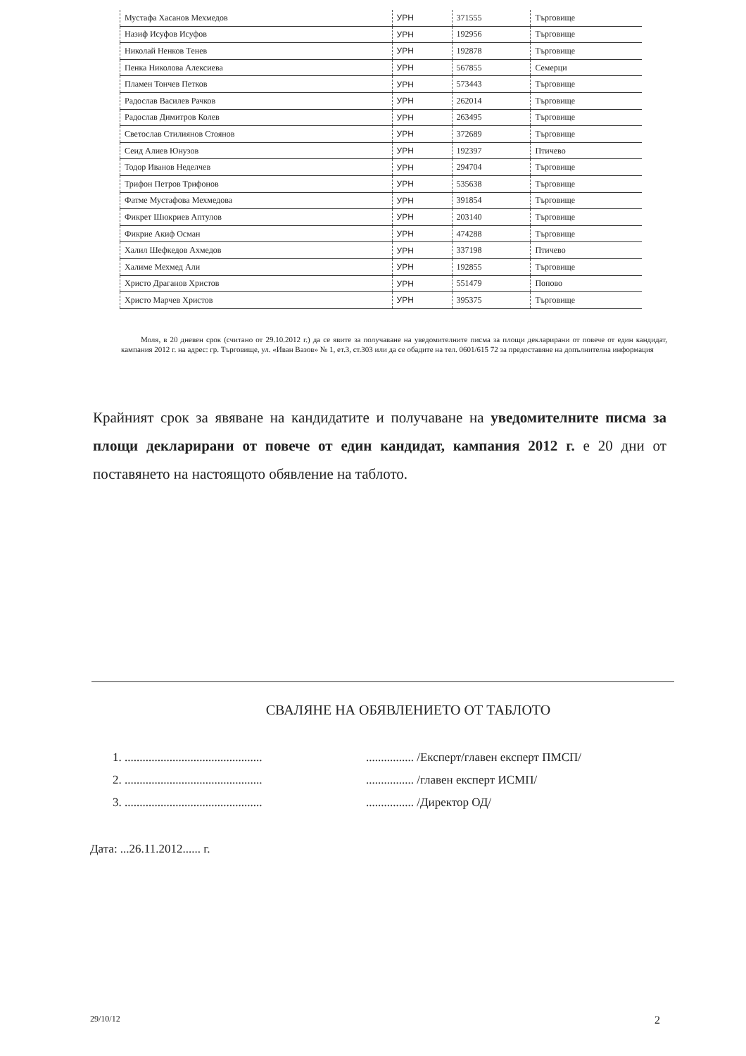| Мустафа Хасанов Мехмедов | УРН | 371555 | Търговище |
| Назиф Исуфов Исуфов | УРН | 192956 | Търговище |
| Николай Ненков Tенев | УРН | 192878 | Търговище |
| Пенка Николова Алексиева | УРН | 567855 | Семерци |
| Пламен Тончев Петков | УРН | 573443 | Търговище |
| Радослав Василев Рачков | УРН | 262014 | Търговище |
| Радослав Димитров Колев | УРН | 263495 | Търговище |
| Светослав Стилиянов Стоянов | УРН | 372689 | Търговище |
| Сеид Алиев Юнузов | УРН | 192397 | Птичево |
| Тодор Иванов Неделчев | УРН | 294704 | Търговище |
| Трифон Петров Трифонов | УРН | 535638 | Търговище |
| Фатме Мустафова Мехмедова | УРН | 391854 | Търговище |
| Фикрет Шюкриев Аптулов | УРН | 203140 | Търговище |
| Фикрие Акиф Осман | УРН | 474288 | Търговище |
| Халил Шефкедов Ахмедов | УРН | 337198 | Птичево |
| Халиме Мехмед Али | УРН | 192855 | Търговище |
| Христо Драганов Христов | УРН | 551479 | Попово |
| Христо Марчев Христов | УРН | 395375 | Търговище |
Моля, в 20 дневен срок (считано от 29.10.2012 г.) да се явите за получаване на уведомителните писма за площи декларирани от повече от един кандидат, кампания 2012 г. на адрес: гр. Търговище, ул. «Иван Вазов» № 1, ет.3, ст.303 или да се обадите на тел. 0601/615 72 за предоставяне на допълнителна информация
Крайният срок за явяване на кандидатите и получаване на уведомителните писма за площи декларирани от повече от един кандидат, кампания 2012 г. е 20 дни от поставянето на настоящото обявление на таблото.
СВАЛЯНЕ НА ОБЯВЛЕНИЕТО ОТ ТАБЛОТО
1. ..............................................
2. ..............................................
3. ..............................................
................ /Експерт/главен експерт ПМСП/
................ /главен експерт ИСМП/
................ /Директор ОД/
Дата: ...26.11.2012...... г.
29/10/12 2